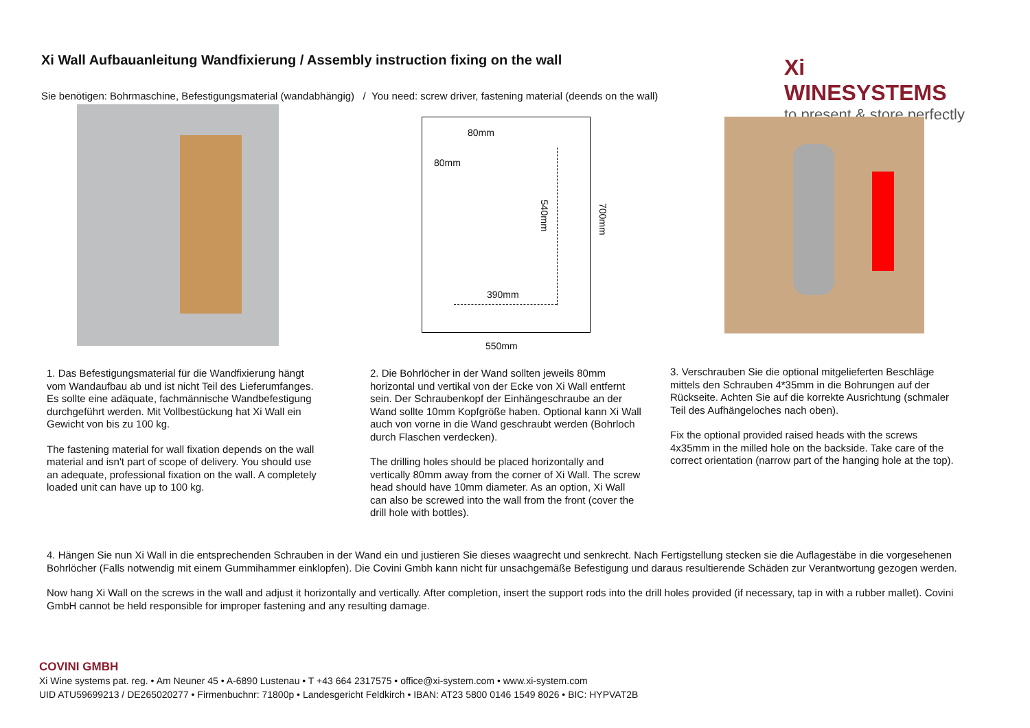Xi Wall Aufbauanleitung Wandfixierung / Assembly instruction fixing on the wall
Sie benötigen: Bohrmaschine, Befestigungsmaterial (wandabhängig) / You need: screw driver, fastening material (deends on the wall)
Xi WINESYSTEMS
to present & store perfectly
80mm
80mm
540mm
700mm
390mm
550mm
1. Das Befestigungsmaterial für die Wandfixierung hängt vom Wandaufbau ab und ist nicht Teil des Lieferumfanges. Es sollte eine adäquate, fachmännische Wandbefestigung durchgeführt werden. Mit Vollbestückung hat Xi Wall ein Gewicht von bis zu 100 kg.
The fastening material for wall fixation depends on the wall material and isn't part of scope of delivery. You should use an adequate, professional fixation on the wall. A completely loaded unit can have up to 100 kg.
2. Die Bohrlöcher in der Wand sollten jeweils 80mm horizontal und vertikal von der Ecke von Xi Wall entfernt sein. Der Schraubenkopf der Einhängeschraube an der Wand sollte 10mm Kopfgröße haben. Optional kann Xi Wall auch von vorne in die Wand geschraubt werden (Bohrloch durch Flaschen verdecken).
The drilling holes should be placed horizontally and vertically 80mm away from the corner of Xi Wall. The screw head should have 10mm diameter. As an option, Xi Wall can also be screwed into the wall from the front (cover the drill hole with bottles).
3. Verschrauben Sie die optional mitgelieferten Beschläge mittels den Schrauben 4*35mm in die Bohrungen auf der Rückseite. Achten Sie auf die korrekte Ausrichtung (schmaler Teil des Aufhängeloches nach oben).
Fix the optional provided raised heads with the screws 4x35mm in the milled hole on the backside. Take care of the correct orientation (narrow part of the hanging hole at the top).
4. Hängen Sie nun Xi Wall in die entsprechenden Schrauben in der Wand ein und justieren Sie dieses waagrecht und senkrecht. Nach Fertigstellung stecken sie die Auflagestäbe in die vorgesehenen Bohrlöcher (Falls notwendig mit einem Gummihammer einklopfen). Die Covini Gmbh kann nicht für unsachgemäße Befestigung und daraus resultierende Schäden zur Verantwortung gezogen werden.
Now hang Xi Wall on the screws in the wall and adjust it horizontally and vertically. After completion, insert the support rods into the drill holes provided (if necessary, tap in with a rubber mallet). Covini GmbH cannot be held responsible for improper fastening and any resulting damage.
COVINI GMBH
Xi Wine systems pat. reg. • Am Neuner 45 • A-6890 Lustenau • T +43 664 2317575 • office@xi-system.com • www.xi-system.com
UID ATU59699213 / DE265020277 • Firmenbuchnr: 71800p • Landesgericht Feldkirch • IBAN: AT23 5800 0146 1549 8026 • BIC: HYPVAT2B